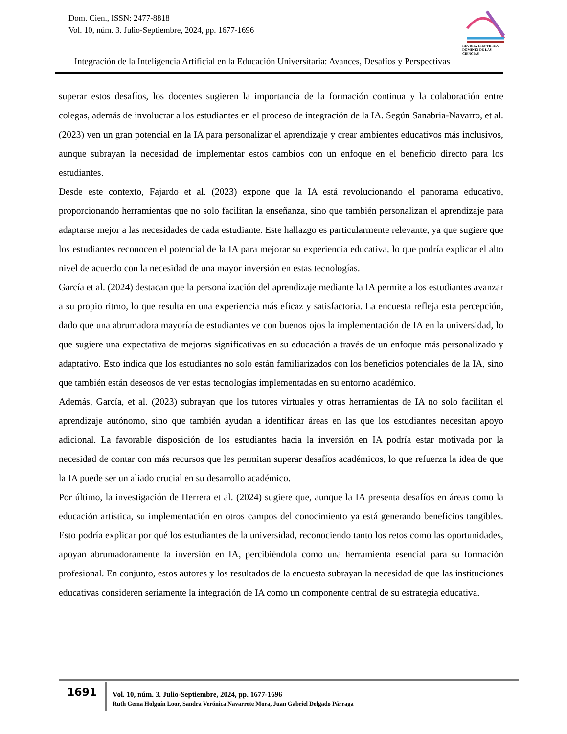Dom. Cien., ISSN: 2477-8818
Vol. 10, núm. 3. Julio-Septiembre, 2024, pp. 1677-1696
REVISTA CIENTIFICA · DOMINIO DE LAS CIENCIAS
Integración de la Inteligencia Artificial en la Educación Universitaria: Avances, Desafíos y Perspectivas
superar estos desafíos, los docentes sugieren la importancia de la formación continua y la colaboración entre colegas, además de involucrar a los estudiantes en el proceso de integración de la IA. Según Sanabria-Navarro, et al. (2023) ven un gran potencial en la IA para personalizar el aprendizaje y crear ambientes educativos más inclusivos, aunque subrayan la necesidad de implementar estos cambios con un enfoque en el beneficio directo para los estudiantes.
Desde este contexto, Fajardo et al. (2023) expone que la IA está revolucionando el panorama educativo, proporcionando herramientas que no solo facilitan la enseñanza, sino que también personalizan el aprendizaje para adaptarse mejor a las necesidades de cada estudiante. Este hallazgo es particularmente relevante, ya que sugiere que los estudiantes reconocen el potencial de la IA para mejorar su experiencia educativa, lo que podría explicar el alto nivel de acuerdo con la necesidad de una mayor inversión en estas tecnologías.
García et al. (2024) destacan que la personalización del aprendizaje mediante la IA permite a los estudiantes avanzar a su propio ritmo, lo que resulta en una experiencia más eficaz y satisfactoria. La encuesta refleja esta percepción, dado que una abrumadora mayoría de estudiantes ve con buenos ojos la implementación de IA en la universidad, lo que sugiere una expectativa de mejoras significativas en su educación a través de un enfoque más personalizado y adaptativo. Esto indica que los estudiantes no solo están familiarizados con los beneficios potenciales de la IA, sino que también están deseosos de ver estas tecnologías implementadas en su entorno académico.
Además, García, et al. (2023) subrayan que los tutores virtuales y otras herramientas de IA no solo facilitan el aprendizaje autónomo, sino que también ayudan a identificar áreas en las que los estudiantes necesitan apoyo adicional. La favorable disposición de los estudiantes hacia la inversión en IA podría estar motivada por la necesidad de contar con más recursos que les permitan superar desafíos académicos, lo que refuerza la idea de que la IA puede ser un aliado crucial en su desarrollo académico.
Por último, la investigación de Herrera et al. (2024) sugiere que, aunque la IA presenta desafíos en áreas como la educación artística, su implementación en otros campos del conocimiento ya está generando beneficios tangibles. Esto podría explicar por qué los estudiantes de la universidad, reconociendo tanto los retos como las oportunidades, apoyan abrumadoramente la inversión en IA, percibiéndola como una herramienta esencial para su formación profesional. En conjunto, estos autores y los resultados de la encuesta subrayan la necesidad de que las instituciones educativas consideren seriamente la integración de IA como un componente central de su estrategia educativa.
1691
Vol. 10, núm. 3. Julio-Septiembre, 2024, pp. 1677-1696
Ruth Gema Holguín Loor, Sandra Verónica Navarrete Mora, Juan Gabriel Delgado Párraga